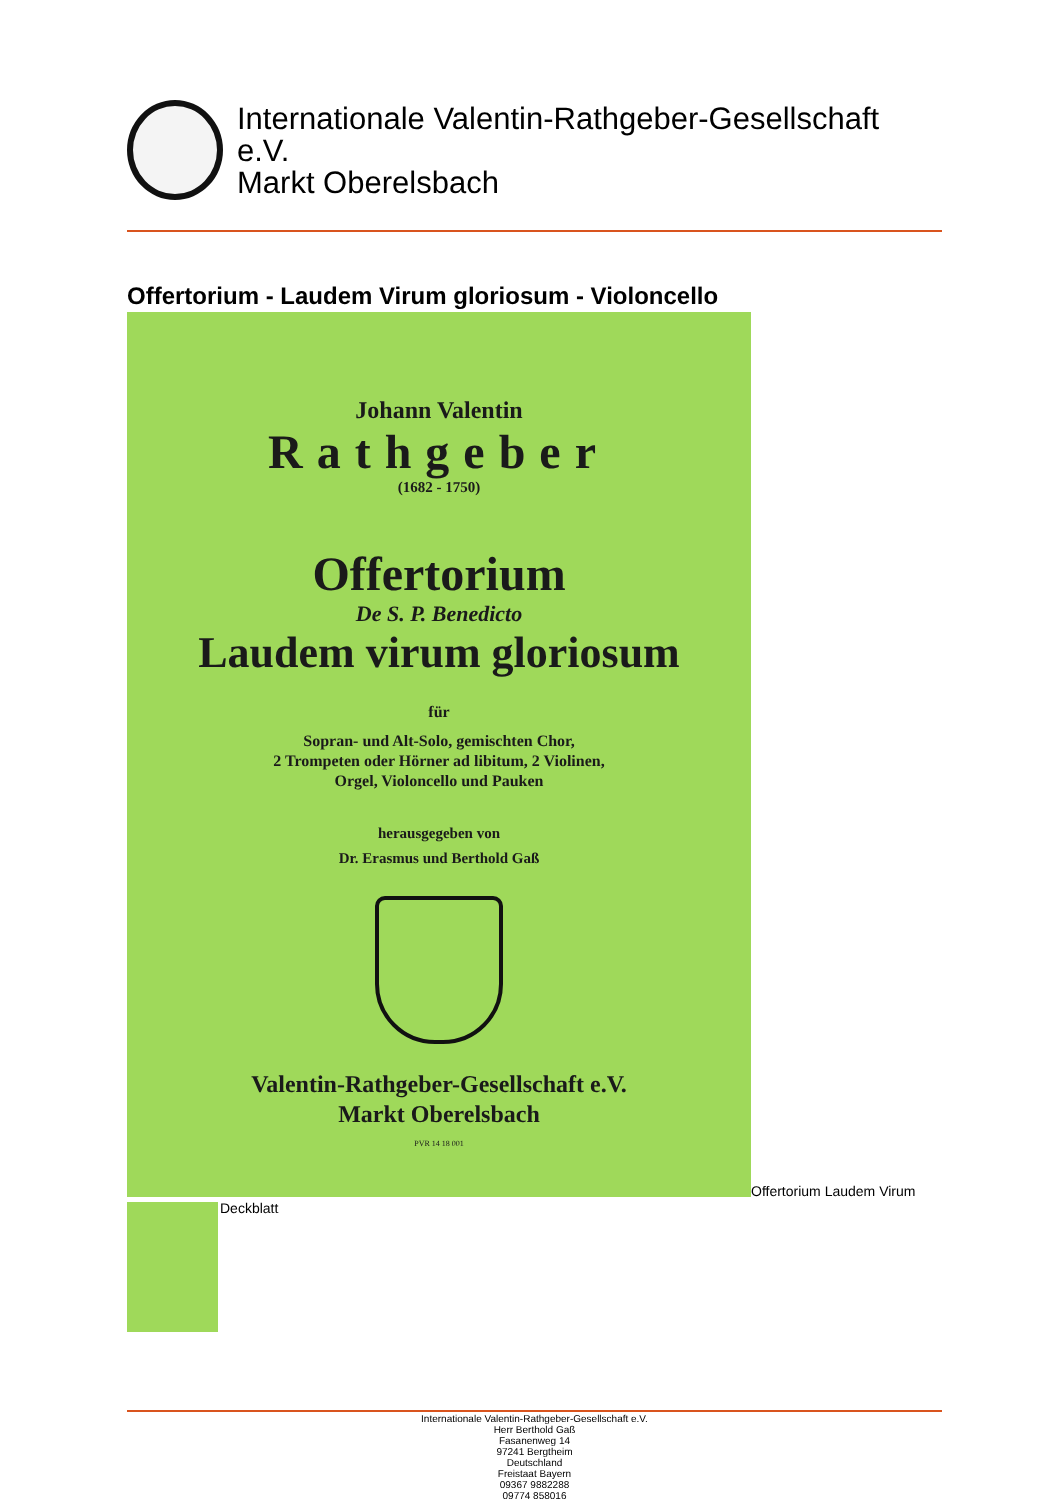Internationale Valentin-Rathgeber-Gesellschaft
e.V.
Markt Oberelsbach
Offertorium - Laudem Virum gloriosum - Violoncello
Johann Valentin
Rathgeber
(1682 - 1750)
Offertorium
De S. P. Benedicto
Laudem virum gloriosum
für
Sopran- und Alt-Solo, gemischten Chor,
2 Trompeten oder Hörner ad libitum, 2 Violinen,
Orgel, Violoncello und Pauken
herausgegeben von
Dr. Erasmus und Berthold Gaß
Valentin-Rathgeber-Gesellschaft e.V.
Markt Oberelsbach
PVR 14 18 001
Offertorium Laudem Virum
Deckblatt
Internationale Valentin-Rathgeber-Gesellschaft e.V.
Herr Berthold Gaß
Fasanenweg 14
97241 Bergtheim
Deutschland
Freistaat Bayern
09367 9882288
09774 858016